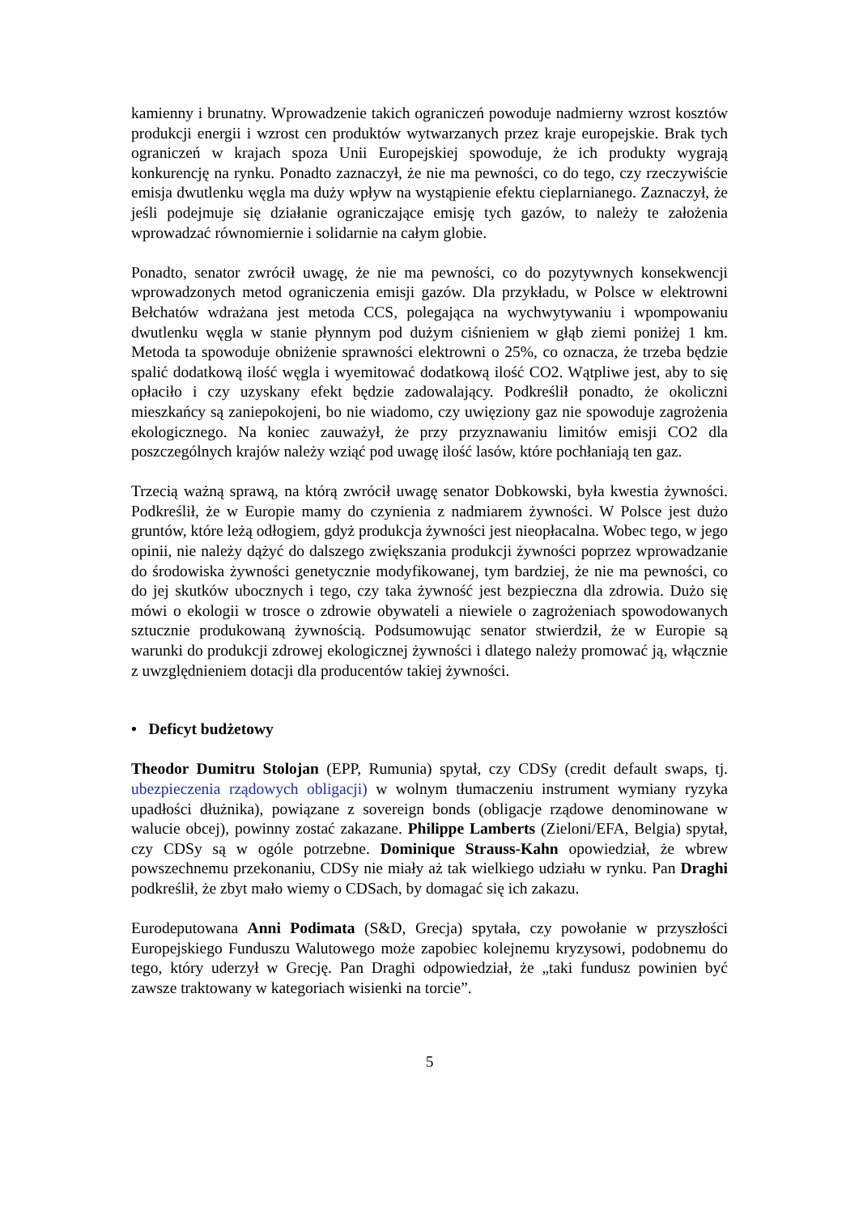kamienny i brunatny. Wprowadzenie takich ograniczeń powoduje nadmierny wzrost kosztów produkcji energii i wzrost cen produktów wytwarzanych przez kraje europejskie. Brak tych ograniczeń w krajach spoza Unii Europejskiej spowoduje, że ich produkty wygrają konkurencję na rynku. Ponadto zaznaczył, że nie ma pewności, co do tego, czy rzeczywiście emisja dwutlenku węgla ma duży wpływ na wystąpienie efektu cieplarnianego. Zaznaczył, że jeśli podejmuje się działanie ograniczające emisję tych gazów, to należy te założenia wprowadzać równomiernie i solidarnie na całym globie.
Ponadto, senator zwrócił uwagę, że nie ma pewności, co do pozytywnych konsekwencji wprowadzonych metod ograniczenia emisji gazów. Dla przykładu, w Polsce w elektrowni Bełchatów wdrażana jest metoda CCS, polegająca na wychwytywaniu i wpompowaniu dwutlenku węgla w stanie płynnym pod dużym ciśnieniem w głąb ziemi poniżej 1 km. Metoda ta spowoduje obniżenie sprawności elektrowni o 25%, co oznacza, że trzeba będzie spalić dodatkową ilość węgla i wyemitować dodatkową ilość CO2. Wątpliwe jest, aby to się opłaciło i czy uzyskany efekt będzie zadowalający. Podkreślił ponadto, że okoliczni mieszkańcy są zaniepokojeni, bo nie wiadomo, czy uwięziony gaz nie spowoduje zagrożenia ekologicznego. Na koniec zauważył, że przy przyznawaniu limitów emisji CO2 dla poszczególnych krajów należy wziąć pod uwagę ilość lasów, które pochłaniają ten gaz.
Trzecią ważną sprawą, na którą zwrócił uwagę senator Dobkowski, była kwestia żywności. Podkreślił, że w Europie mamy do czynienia z nadmiarem żywności. W Polsce jest dużo gruntów, które leżą odłogiem, gdyż produkcja żywności jest nieopłacalna. Wobec tego, w jego opinii, nie należy dążyć do dalszego zwiększania produkcji żywności poprzez wprowadzanie do środowiska żywności genetycznie modyfikowanej, tym bardziej, że nie ma pewności, co do jej skutków ubocznych i tego, czy taka żywność jest bezpieczna dla zdrowia. Dużo się mówi o ekologii w trosce o zdrowie obywateli a niewiele o zagrożeniach spowodowanych sztucznie produkowaną żywnością. Podsumowując senator stwierdził, że w Europie są warunki do produkcji zdrowej ekologicznej żywności i dlatego należy promować ją, włącznie z uwzględnieniem dotacji dla producentów takiej żywności.
• Deficyt budżetowy
Theodor Dumitru Stolojan (EPP, Rumunia) spytał, czy CDSy (credit default swaps, tj. ubezpieczenia rządowych obligacji) w wolnym tłumaczeniu instrument wymiany ryzyka upadłości dłużnika), powiązane z sovereign bonds (obligacje rządowe denominowane w walucie obcej), powinny zostać zakazane. Philippe Lamberts (Zieloni/EFA, Belgia) spytał, czy CDSy są w ogóle potrzebne. Dominique Strauss-Kahn opowiedział, że wbrew powszechnemu przekonaniu, CDSy nie miały aż tak wielkiego udziału w rynku. Pan Draghi podkreślił, że zbyt mało wiemy o CDSach, by domagać się ich zakazu.
Eurodeputowana Anni Podimata (S&D, Grecja) spytała, czy powołanie w przyszłości Europejskiego Funduszu Walutowego może zapobiec kolejnemu kryzysowi, podobnemu do tego, który uderzył w Grecję. Pan Draghi odpowiedział, że „taki fundusz powinien być zawsze traktowany w kategoriach wisienki na torcie”.
5